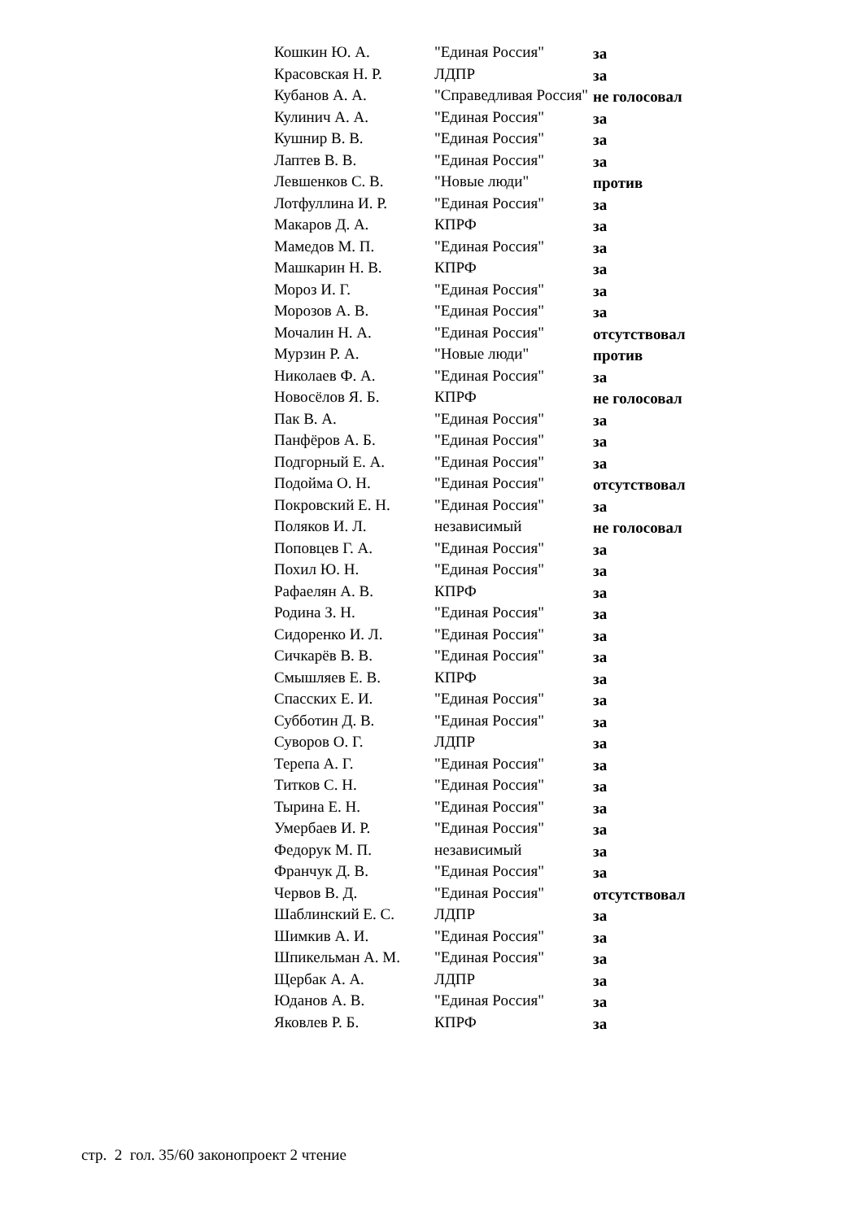| Кошкин Ю. А. | "Единая Россия" | за |
| Красовская Н. Р. | ЛДПР | за |
| Кубанов А. А. | "Справедливая Россия" | не голосовал |
| Кулинич А. А. | "Единая Россия" | за |
| Кушнир В. В. | "Единая Россия" | за |
| Лаптев В. В. | "Единая Россия" | за |
| Левшенков С. В. | "Новые люди" | против |
| Лотфуллина И. Р. | "Единая Россия" | за |
| Макаров Д. А. | КПРФ | за |
| Мамедов М. П. | "Единая Россия" | за |
| Машкарин Н. В. | КПРФ | за |
| Мороз И. Г. | "Единая Россия" | за |
| Морозов А. В. | "Единая Россия" | за |
| Мочалин Н. А. | "Единая Россия" | отсутствовал |
| Мурзин Р. А. | "Новые люди" | против |
| Николаев Ф. А. | "Единая Россия" | за |
| Новосёлов Я. Б. | КПРФ | не голосовал |
| Пак В. А. | "Единая Россия" | за |
| Панфёров А. Б. | "Единая Россия" | за |
| Подгорный Е. А. | "Единая Россия" | за |
| Подойма О. Н. | "Единая Россия" | отсутствовал |
| Покровский Е. Н. | "Единая Россия" | за |
| Поляков И. Л. | независимый | не голосовал |
| Поповцев Г. А. | "Единая Россия" | за |
| Похил Ю. Н. | "Единая Россия" | за |
| Рафаелян А. В. | КПРФ | за |
| Родина З. Н. | "Единая Россия" | за |
| Сидоренко И. Л. | "Единая Россия" | за |
| Сичкарёв В. В. | "Единая Россия" | за |
| Смышляев Е. В. | КПРФ | за |
| Спасских Е. И. | "Единая Россия" | за |
| Субботин Д. В. | "Единая Россия" | за |
| Суворов О. Г. | ЛДПР | за |
| Терепа А. Г. | "Единая Россия" | за |
| Титков С. Н. | "Единая Россия" | за |
| Тырина Е. Н. | "Единая Россия" | за |
| Умербаев И. Р. | "Единая Россия" | за |
| Федорук М. П. | независимый | за |
| Франчук Д. В. | "Единая Россия" | за |
| Червов В. Д. | "Единая Россия" | отсутствовал |
| Шаблинский Е. С. | ЛДПР | за |
| Шимкив А. И. | "Единая Россия" | за |
| Шпикельман А. М. | "Единая Россия" | за |
| Щербак А. А. | ЛДПР | за |
| Юданов А. В. | "Единая Россия" | за |
| Яковлев Р. Б. | КПРФ | за |
стр. 2 гол. 35/60 законопроект 2 чтение